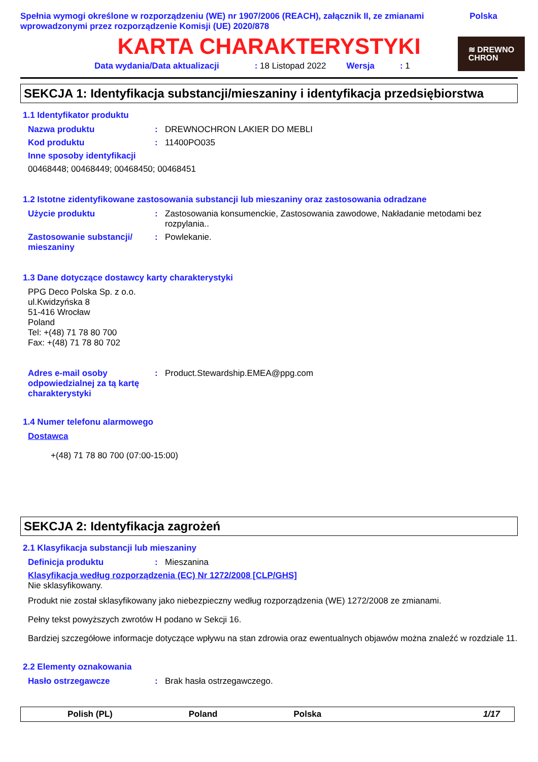Spełnia wymogi określone w rozporządzeniu (WE) nr 1907/2006 (REACH), załącznik II, ze zmianami wprowadzonymi przez rozporządzenie Komisji (UE) 2020/878
Polska
≋ DREWNO
CHRON
KARTA CHARAKTERYSTYKI
Data wydania/Data aktualizacji: 18 Listopad 2022 Wersja: 1
SEKCJA 1: Identyfikacja substancji/mieszaniny i identyfikacja przedsiębiorstwa
1.1 Identyfikator produktu
Nazwa produktu : DREWNOCHRON LAKIER DO MEBLI
Kod produktu : 11400PO035
Inne sposoby identyfikacji
00468448; 00468449; 00468450; 00468451
1.2 Istotne zidentyfikowane zastosowania substancji lub mieszaniny oraz zastosowania odradzane
Użycie produktu : Zastosowania konsumenckie, Zastosowania zawodowe, Nakładanie metodami bez rozpylania..
Zastosowanie substancji/ mieszaniny
: Powlekanie.
1.3 Dane dotyczące dostawcy karty charakterystyki
PPG Deco Polska Sp. z o.o.
ul.Kwidzyńska 8
51-416 Wrocław
Poland
Tel: +(48) 71 78 80 700
Fax: +(48) 71 78 80 702
Adres e-mail osoby odpowiedzialnej za tą kartę charakterystyki
: Product.Stewardship.EMEA@ppg.com
1.4 Numer telefonu alarmowego
Dostawca
+(48) 71 78 80 700 (07:00-15:00)
SEKCJA 2: Identyfikacja zagrożeń
2.1 Klasyfikacja substancji lub mieszaniny
Definicja produktu : Mieszanina
Klasyfikacja według rozporządzenia (EC) Nr 1272/2008 [CLP/GHS]
Nie sklasyfikowany.
Produkt nie został sklasyfikowany jako niebezpieczny według rozporządzenia (WE) 1272/2008 ze zmianami.
Pełny tekst powyższych zwrotów H podano w Sekcji 16.
Bardziej szczegółowe informacje dotyczące wpływu na stan zdrowia oraz ewentualnych objawów można znaleźć w rozdziale 11.
2.2 Elementy oznakowania
Hasło ostrzegawcze : Brak hasła ostrzegawczego.
Polish (PL) Poland Polska 1/17